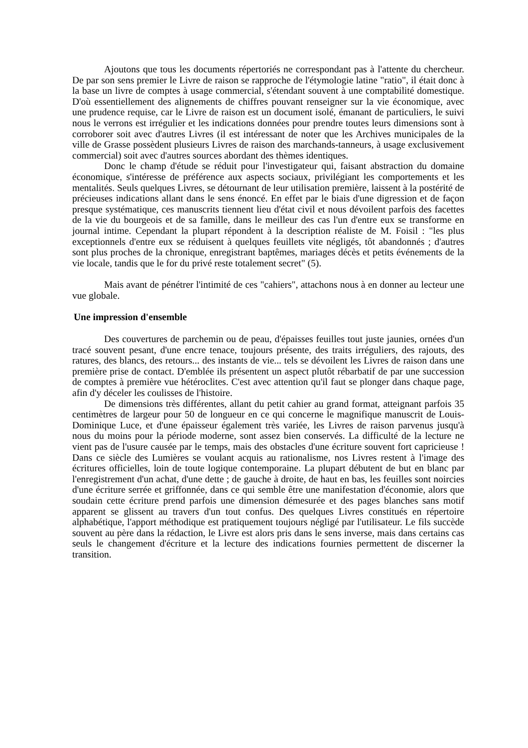Ajoutons que tous les documents répertoriés ne correspondant pas à l'attente du chercheur. De par son sens premier le Livre de raison se rapproche de l'étymologie latine "ratio", il était donc à la base un livre de comptes à usage commercial, s'étendant souvent à une comptabilité domestique. D'où essentiellement des alignements de chiffres pouvant renseigner sur la vie économique, avec une prudence requise, car le Livre de raison est un document isolé, émanant de particuliers, le suivi nous le verrons est irrégulier et les indications données pour prendre toutes leurs dimensions sont à corroborer soit avec d'autres Livres (il est intéressant de noter que les Archives municipales de la ville de Grasse possèdent plusieurs Livres de raison des marchands-tanneurs, à usage exclusivement commercial) soit avec d'autres sources abordant des thèmes identiques.
Donc le champ d'étude se réduit pour l'investigateur qui, faisant abstraction du domaine économique, s'intéresse de préférence aux aspects sociaux, privilégiant les comportements et les mentalités. Seuls quelques Livres, se détournant de leur utilisation première, laissent à la postérité de précieuses indications allant dans le sens énoncé. En effet par le biais d'une digression et de façon presque systématique, ces manuscrits tiennent lieu d'état civil et nous dévoilent parfois des facettes de la vie du bourgeois et de sa famille, dans le meilleur des cas l'un d'entre eux se transforme en journal intime. Cependant la plupart répondent à la description réaliste de M. Foisil : "les plus exceptionnels d'entre eux se réduisent à quelques feuillets vite négligés, tôt abandonnés ; d'autres sont plus proches de la chronique, enregistrant baptêmes, mariages décès et petits événements de la vie locale, tandis que le for du privé reste totalement secret" (5).
Mais avant de pénétrer l'intimité de ces "cahiers", attachons nous à en donner au lecteur une vue globale.
Une impression d'ensemble
Des couvertures de parchemin ou de peau, d'épaisses feuilles tout juste jaunies, ornées d'un tracé souvent pesant, d'une encre tenace, toujours présente, des traits irréguliers, des rajouts, des ratures, des blancs, des retours... des instants de vie... tels se dévoilent les Livres de raison dans une première prise de contact. D'emblée ils présentent un aspect plutôt rébarbatif de par une succession de comptes à première vue hétéroclites. C'est avec attention qu'il faut se plonger dans chaque page, afin d'y déceler les coulisses de l'histoire.
De dimensions très différentes, allant du petit cahier au grand format, atteignant parfois 35 centimètres de largeur pour 50 de longueur en ce qui concerne le magnifique manuscrit de Louis-Dominique Luce, et d'une épaisseur également très variée, les Livres de raison parvenus jusqu'à nous du moins pour la période moderne, sont assez bien conservés. La difficulté de la lecture ne vient pas de l'usure causée par le temps, mais des obstacles d'une écriture souvent fort capricieuse ! Dans ce siècle des Lumières se voulant acquis au rationalisme, nos Livres restent à l'image des écritures officielles, loin de toute logique contemporaine. La plupart débutent de but en blanc par l'enregistrement d'un achat, d'une dette ; de gauche à droite, de haut en bas, les feuilles sont noircies d'une écriture serrée et griffonnée, dans ce qui semble être une manifestation d'économie, alors que soudain cette écriture prend parfois une dimension démesurée et des pages blanches sans motif apparent se glissent au travers d'un tout confus. Des quelques Livres constitués en répertoire alphabétique, l'apport méthodique est pratiquement toujours négligé par l'utilisateur. Le fils succède souvent au père dans la rédaction, le Livre est alors pris dans le sens inverse, mais dans certains cas seuls le changement d'écriture et la lecture des indications fournies permettent de discerner la transition.